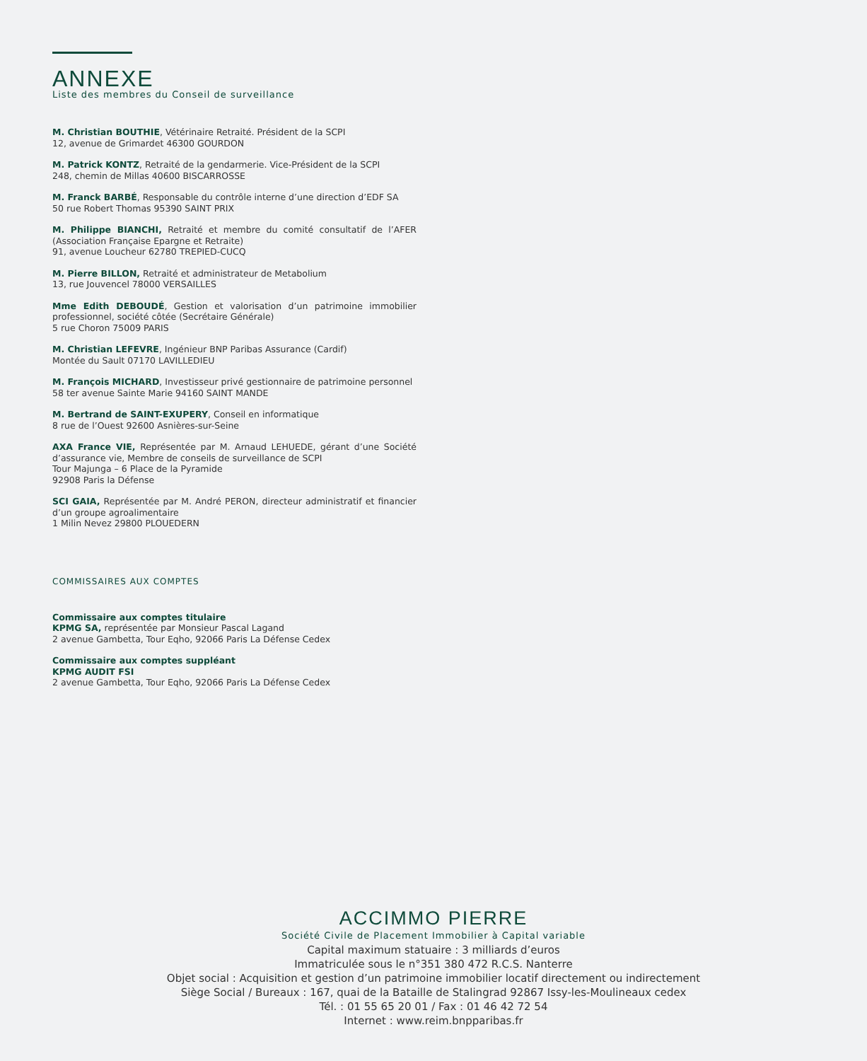ANNEXE
Liste des membres du Conseil de surveillance
M. Christian BOUTHIE, Vétérinaire Retraité. Président de la SCPI
12, avenue de Grimardet 46300 GOURDON
M. Patrick KONTZ, Retraité de la gendarmerie. Vice-Président de la SCPI
248, chemin de Millas 40600 BISCARROSSE
M. Franck BARBÉ, Responsable du contrôle interne d’une direction d’EDF SA
50 rue Robert Thomas 95390 SAINT PRIX
M. Philippe BIANCHI, Retraité et membre du comité consultatif de l’AFER (Association Française Epargne et Retraite)
91, avenue Loucheur 62780 TREPIED-CUCQ
M. Pierre BILLON, Retraité et administrateur de Metabolium
13, rue Jouvencel 78000 VERSAILLES
Mme Edith DEBOUDÉ, Gestion et valorisation d’un patrimoine immobilier professionnel, société côtée (Secrétaire Générale)
5 rue Choron 75009 PARIS
M. Christian LEFEVRE, Ingénieur BNP Paribas Assurance (Cardif)
Montée du Sault 07170 LAVILLEDIEU
M. François MICHARD, Investisseur privé gestionnaire de patrimoine personnel
58 ter avenue Sainte Marie 94160 SAINT MANDE
M. Bertrand de SAINT-EXUPERY, Conseil en informatique
8 rue de l’Ouest 92600 Asnières-sur-Seine
AXA France VIE, Représentée par M. Arnaud LEHUEDE, gérant d’une Société d’assurance vie, Membre de conseils de surveillance de SCPI
Tour Majunga – 6 Place de la Pyramide
92908 Paris la Défense
SCI GAIA, Représentée par M. André PERON, directeur administratif et financier d’un groupe agroalimentaire
1 Milin Nevez 29800 PLOUEDERN
COMMISSAIRES AUX COMPTES
Commissaire aux comptes titulaire
KPMG SA, représentée par Monsieur Pascal Lagand
2 avenue Gambetta, Tour Eqho, 92066 Paris La Défense Cedex
Commissaire aux comptes suppléant
KPMG AUDIT FSI
2 avenue Gambetta, Tour Eqho, 92066 Paris La Défense Cedex
ACCIMMO PIERRE
Société Civile de Placement Immobilier à Capital variable
Capital maximum statuaire : 3 milliards d’euros
Immatriculée sous le n°351 380 472 R.C.S. Nanterre
Objet social : Acquisition et gestion d’un patrimoine immobilier locatif directement ou indirectement
Siège Social / Bureaux : 167, quai de la Bataille de Stalingrad 92867 Issy-les-Moulineaux cedex
Tél. : 01 55 65 20 01 / Fax : 01 46 42 72 54
Internet : www.reim.bnpparibas.fr